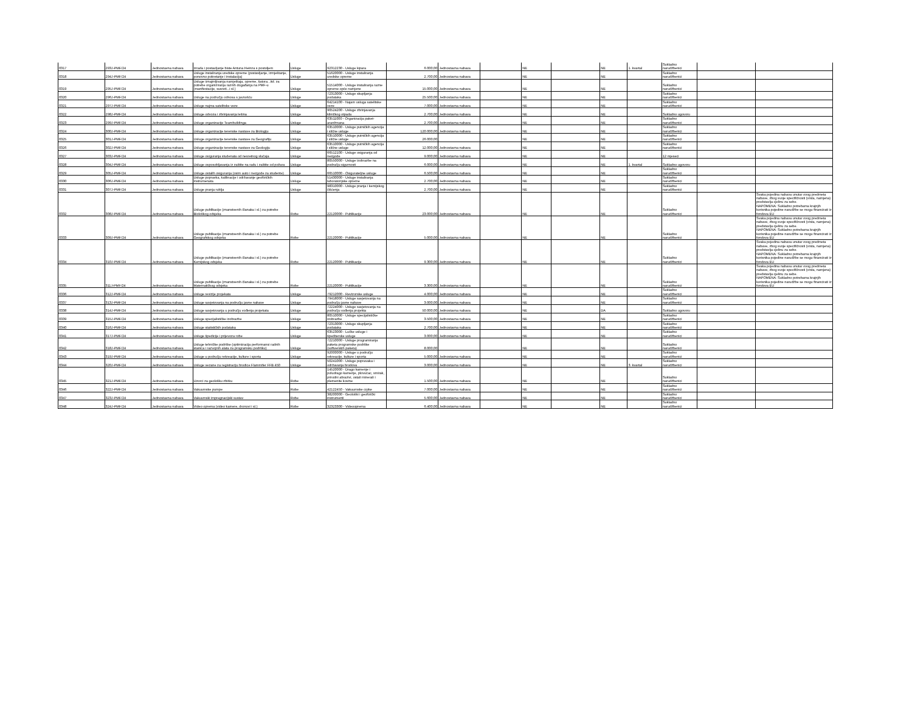| 0317 | 293J-PMF/24 | Jednostavna nabava | Izrada i postavljanje biste Antuna Heinza s postoljem | Usluge | 92312230 - Usluge kipara | 6.000,00 | Jednostavna nabava | | NE | | NE | 1. kvartal | Sukladno narudžbenici | | |
| 0318 | 294J-PMF/24 | Jednostavna nabava | Usluge instaliranja uredske opreme (postavljanje, izmještanje, ponovno pokretanje i instalacija) | Usluge | 51620000 - Usluge instaliranja uredske opreme | 2.700,00 | Jednostavna nabava | | NE | | NE | | Sukladno narudžbenici | | |
| 0319 | 295J-PMF/24 | Jednostavna nabava | Usluge iznajmljivanja namještaja, opreme, šatora...itd. za potrebe organiziranja raznih događanja na PMF-u (manifestacije, susreti...i sl.) | Usluge | 51514000 - Usluge instaliranja razne opreme opće namjene | 15.000,00 | Jednostavna nabava | | NE | | NE | | Sukladno narudžbenici | | |
| 0320 | 296J-PMF/24 | Jednostavna nabava | Usluge na području odnosa s javnošću | Usluge | 72313000 - Usluge skupljanja podataka | 25.500,00 | Jednostavna nabava | | NE | | NE | | Sukladno narudžbenici | | |
| 0321 | 297J-PMF/24 | Jednostavna nabava | Usluge najma satelitske veze | Usluge | 64214100 - Najam usluga satelitske veze | 7.000,00 | Jednostavna nabava | | NE | | NE | | Sukladno narudžbenici | | |
| 0322 | 298J-PMF/24 | Jednostavna nabava | Usluge odvoza i zbrinjavanja lešina | Usluge | 90524200 - Usluge zbrinjavanja kliničkog otpada | 2.700,00 | Jednostavna nabava | | NE | | NE | | Sukladno ugovoru | | |
| 0323 | 299J-PMF/24 | Jednostavna nabava | Usluge organizacije Teambuildinga | Usluge | 63511000 - Organizacija paket-aranžmana | 2.700,00 | Jednostavna nabava | | NE | | NE | | Sukladno narudžbenici | | |
| 0324 | 300J-PMF/24 | Jednostavna nabava | Usluge organizacije terenske nastave za Biologiju | Usluge | 63510000 - Usluge putničkih agencija i slične usluge | 120.000,00 | Jednostavna nabava | | NE | | NE | | Sukladno narudžbenici | | |
| 0325 | 301J-PMF/24 | Jednostavna nabava | Usluge organizacije terenske nastave za Geografiju | Usluge | 63510000 - Usluge putničkih agencija i slične usluge | 26.000,00 | | | NE | | NE | | Sukladno narudžbenici | | |
| 0326 | 302J-PMF/24 | Jednostavna nabava | Usluge organizacije terenske nastave za Geologiju | Usluge | 63510000 - Usluge putničkih agencija i slične usluge | 12.000,00 | Jednostavna nabava | | NE | | NE | | Sukladno narudžbenici | | |
| 0327 | 303J-PMF/24 | Jednostavna nabava | Usluge osiguranja studenata od nesretnog slučaja | Usluge | 66512100 - Usluge osiguranja od nezgode | 9.000,00 | Jednostavna nabava | | NE | | NE | | 12 mjeseci | | |
| 0328 | 304J-PMF/24 | Jednostavna nabava | Usluge osposobljavanja iz zaštite na radu i zaštite od požara | Usluge | 80550000 - Usluge izobrazbe na području sigurnosti | 6.000,00 | Jednostavna nabava | | NE | | NE | 1. kvartal | Sukladno ugovoru | | |
| 0329 | 305J-PMF/24 | Jednostavna nabava | Usluge ostalih osiguranja (osim auto i nezgode za studente) | Usluge | 66510000 - Osigurateljne usluge | 6.500,00 | Jednostavna nabava | | NE | | NE | | Sukladno narudžbenici | | |
| 0330 | 306J-PMF/24 | Jednostavna nabava | Usluge popravka, kalibracije i održavanje geofizičkih instrumenata | Usluge | 51430000 - Usluge instaliranja laboratorijske opreme | 2.700,00 | Jednostavna nabava | | NE | | NE | | Sukladno narudžbenici | | |
| 0331 | 307J-PMF/24 | Jednostavna nabava | Usluge pranja rublja | Usluge | 98310000 - Usluge pranja i kemijskog čišćenja | 2.700,00 | Jednostavna nabava | | NE | | NE | | Sukladno narudžbenici | | |
| 0332 | 308J-PMF/24 | Jednostavna nabava | Usluge publikacije (znanstvenih članaka i sl.) za potrebe Biološkog odsjeka | Robe | 22120000 - Publikacije | 23.000,00 | Jednostavna nabava | | NE | | NE | | Sukladno narudžbenici | | Svaka pojedina nabava unutar ovog predmeta nabave, zbog svoje specifičnosti (vrsta, namjena) predstavlja cjelinu za sebe. NAPOMENA: Sukladno potrebama krajnjih korisnika pojedine narudžbe se mogu financirati iz fondova EU |
| 0333 | 309J-PMF/24 | Jednostavna nabava | Usluge publikacije (znanstvenih članaka i sl.) za potrebe Geografskog odsjeka | Robe | 22120000 - Publikacije | 5.000,00 | Jednostavna nabava | | NE | | NE | | Sukladno narudžbenici | | Svaka pojedina nabava unutar ovog predmeta nabave, zbog svoje specifičnosti (vrsta, namjena) predstavlja cjelinu za sebe. NAPOMENA: Sukladno potrebama krajnjih korisnika pojedine narudžbe se mogu financirati iz fondova EU |
| 0334 | 310J-PMF/24 | Jednostavna nabava | Usluge publikacije (znanstvenih članaka i sl.) za potrebe Kemijskog odsjeka | Robe | 22120000 - Publikacije | 9.300,00 | Jednostavna nabava | | NE | | NE | | Sukladno narudžbenici | | Svaka pojedina nabava unutar ovog predmeta nabave, zbog svoje specifičnosti (vrsta, namjena) predstavlja cjelinu za sebe. NAPOMENA: Sukladno potrebama krajnjih korisnika pojedine narudžbe se mogu financirati iz fondova EU |
| 0335 | 311J-PMF/24 | Jednostavna nabava | Usluge publikacije (znanstvenih članaka i sl.) za potrebe Matematičkog odsjeka | Robe | 22120000 - Publikacije | 3.300,00 | Jednostavna nabava | | NE | | NE | | Sukladno narudžbenici | | Svaka pojedina nabava unutar ovog predmeta nabave, zbog svoje specifičnosti (vrsta, namjena) predstavlja cjelinu za sebe. NAPOMENA: Sukladno potrebama krajnjih korisnika pojedine narudžbe se mogu financirati iz fondova EU |
| 0336 | 312J-PMF/24 | Jednostavna nabava | Usluge revizije projekata | Usluge | 79212000 - Revizorske usluge | 4.000,00 | Jednostavna nabava | | NE | | NE | | Sukladno narudžbenici | | |
| 0337 | 313J-PMF/24 | Jednostavna nabava | Usluge savjetovanja na području javne nabave | Usluge | 79418000 - Usluge savjetovanja na području javne nabave | 3.000,00 | Jednostavna nabava | | NE | | NE | | Sukladno narudžbenici | | |
| 0338 | 314J-PMF/24 | Jednostavna nabava | Usluge savjetovanja u području vođenja projekata | Usluge | 72224000 - Usluge savjetovanja na području vođenja projekta | 50.000,00 | Jednostavna nabava | | NE | | DA | | Sukladno ugovoru | | |
| 0339 | 315J-PMF/24 | Jednostavna nabava | Usluge specijalističke izobrazbe | Usluge | 80510000 - Usluge specijalističke izobrazbe | 3.500,00 | Jednostavna nabava | | NE | | NE | | Sukladno narudžbenici | | |
| 0340 | 316J-PMF/24 | Jednostavna nabava | Usluge statističkih podataka | Usluge | 72313000 - Usluge skupljanja podataka | 2.700,00 | Jednostavna nabava | | NE | | NE | | Sukladno narudžbenici | | |
| 0341 | 317J-PMF/24 | Jednostavna nabava | Usluge špedicije i prijevoza robe | Usluge | 63523000 - Lučke usluge i špediterske usluge | 3.000,00 | Jednostavna nabava | | NE | | NE | | Sukladno narudžbenici | | |
| 0342 | 318J-PMF/24 | Jednostavna nabava | Usluge tehničke podrške (optimizacija performansi radnih stanica i razvojnih alata za programsku podršku) | Usluge | 72210000 - Usluge programiranja paketa programske podrške (softverskih paketa) | 8.000,00 | | | NE | | NE | | Sukladno narudžbenici | | |
| 0343 | 319J-PMF/24 | Jednostavna nabava | Usluge u području rekreacije, kulture i sporta | Usluge | 92000000 - Usluge u području rekreacije, kulture i sporta | 5.000,00 | Jednostavna nabava | | NE | | NE | | Sukladno narudžbenici | | |
| 0344 | 320J-PMF/24 | Jednostavna nabava | Usluge vezane za registraciju brodice Flammifer FFB 450 | Usluge | 50241000 - Usluge popravaka i održavanja brodova | 3.000,00 | Jednostavna nabava | | NE | | NE | 3. kvartal | Sukladno narudžbenici | | |
| 0345 | 321J-PMF/24 | Jednostavna nabava | Uzorci za geološku zbirku | Robe | 14520000 - Drago kamenje i poludrago kamenje, plovućac, smirak, prirodni abrazivi, ostali minerali i plemenite kovine | 1.500,00 | Jednostavna nabava | | NE | | NE | | Sukladno narudžbenici | | |
| 0346 | 322J-PMF/24 | Jednostavna nabava | Vakuumske pumpe | Robe | 42122450 - Vakuumske crpke | 7.000,00 | Jednostavna nabava | | NE | | NE | | Sukladno narudžbenici | | |
| 0347 | 323J-PMF/24 | Jednostavna nabava | Vakuumski impregnacijski sustav | Robe | 38200000 - Geološki i geofizički instrumenti | 5.600,00 | Jednostavna nabava | | NE | | NE | | Sukladno narudžbenici | | |
| 0348 | 324J-PMF/24 | Jednostavna nabava | Video oprema (video kamere, dronovi i sl.) | Robe | 32323300 - Videooprema | 6.400,00 | Jednostavna nabava | | NE | | NE | | Sukladno narudžbenici | | |